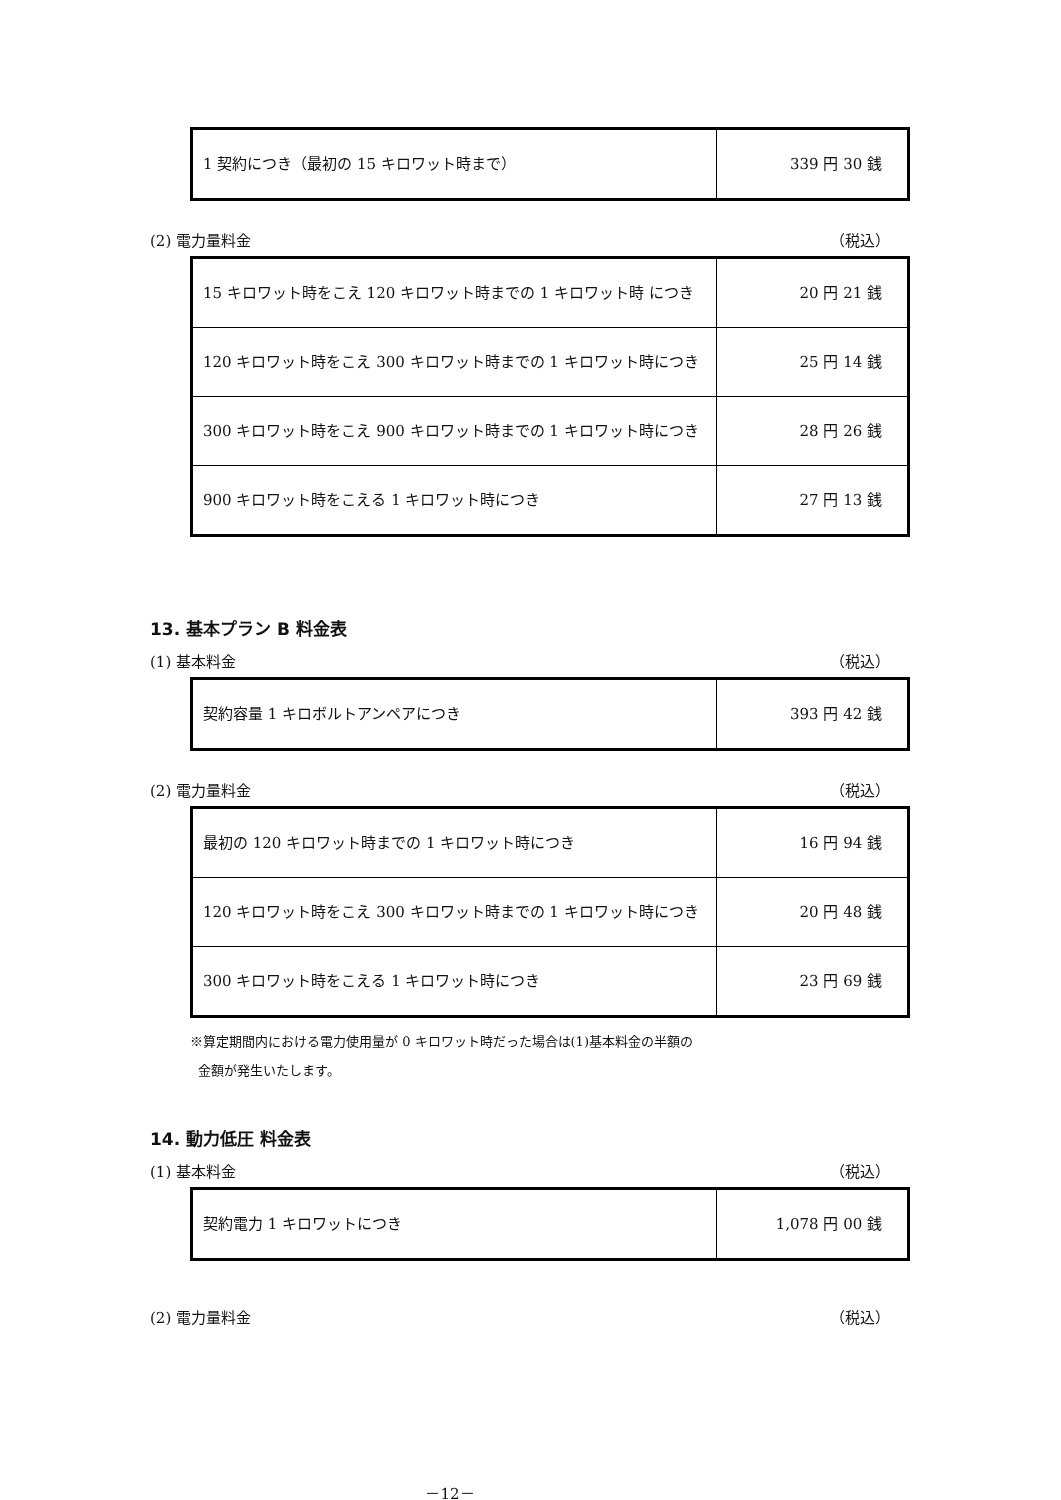| 1 契約につき（最初の 15 キロワット時まで） | 339 円 30 銭 |
(2) 電力量料金 （税込）
| 15 キロワット時をこえ 120 キロワット時までの 1 キロワット時 につき | 20 円 21 銭 |
| 120 キロワット時をこえ 300 キロワット時までの 1 キロワット時につき | 25 円 14 銭 |
| 300 キロワット時をこえ 900 キロワット時までの 1 キロワット時につき | 28 円 26 銭 |
| 900 キロワット時をこえる 1 キロワット時につき | 27 円 13 銭 |
13. 基本プラン B 料金表
(1) 基本料金 （税込）
| 契約容量 1 キロボルトアンペアにつき | 393 円 42 銭 |
(2) 電力量料金 （税込）
| 最初の 120 キロワット時までの 1 キロワット時につき | 16 円 94 銭 |
| 120 キロワット時をこえ 300 キロワット時までの 1 キロワット時につき | 20 円 48 銭 |
| 300 キロワット時をこえる 1 キロワット時につき | 23 円 69 銭 |
※算定期間内における電力使用量が 0 キロワット時だった場合は(1)基本料金の半額の
金額が発生いたします。
14. 動力低圧 料金表
(1) 基本料金 （税込）
| 契約電力 1 キロワットにつき | 1,078 円 00 銭 |
(2) 電力量料金 （税込）
－12－